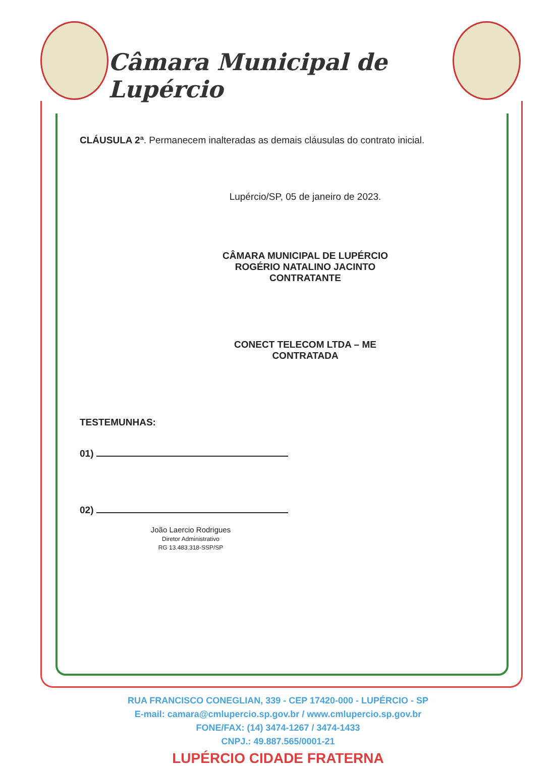Câmara Municipal de Lupércio
CLÁUSULA 2ª. Permanecem inalteradas as demais cláusulas do contrato inicial.
Lupércio/SP, 05 de janeiro de 2023.
CÂMARA MUNICIPAL DE LUPÉRCIO
ROGÉRIO NATALINO JACINTO
CONTRATANTE
CONECT TELECOM LTDA – ME
CONTRATADA
TESTEMUNHAS:
01)
02)
João Laercio Rodrigues
Diretor Administrativo
RG 13.483.318-SSP/SP
RUA FRANCISCO CONEGLIAN, 339 - CEP 17420-000 - LUPÉRCIO - SP
E-mail: camara@cmlupercio.sp.gov.br / www.cmlupercio.sp.gov.br
FONE/FAX: (14) 3474-1267 / 3474-1433
CNPJ.: 49.887.565/0001-21
LUPÉRCIO CIDADE FRATERNA